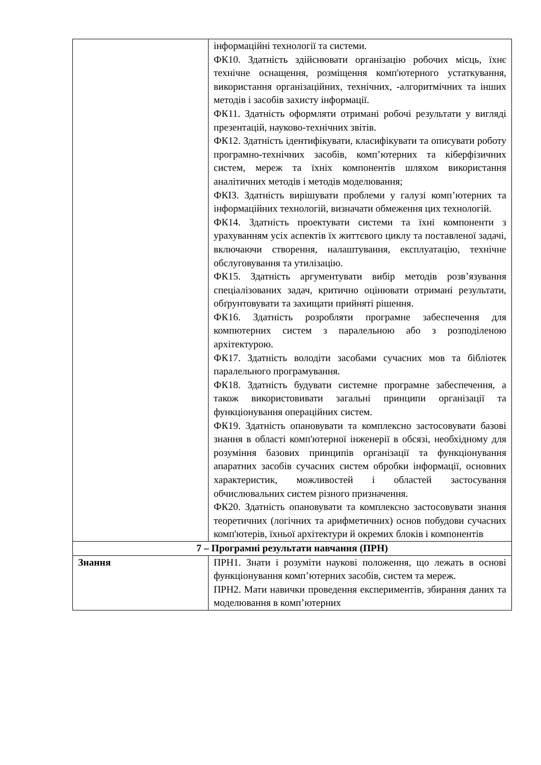| | інформаційні технології та системи. ФК10. Здатність здійснювати організацію робочих місць, їхнє технічне оснащення, розміщення комп'ютерного устаткування, використання організаційних, технічних, -алгоритмічних та інших методів і засобів захисту інформації. ФК11. Здатність оформляти отримані робочі результати у вигляді презентацій, науково-технічних звітів. ФК12. Здатність ідентифікувати, класифікувати та описувати роботу програмно-технічних засобів, комп’ютерних та кіберфізичних систем, мереж та їхніх компонентів шляхом використання аналітичних методів і методів моделювання; ФКІЗ. Здатність вирішувати проблеми у галузі комп’ютерних та інформаційних технологій, визначати обмеження цих технологій. ФК14. Здатність проектувати системи та їхні компоненти з урахуванням усіх аспектів їх життєвого циклу та поставленої задачі, включаючи створення, налаштування, експлуатацію, технічне обслуговування та утилізацію. ФК15. Здатність аргументувати вибір методів розв’язування спеціалізованих задач, критично оцінювати отримані результати, обґрунтовувати та захищати прийняті рішення. ФК16. Здатність розробляти програмне забеспечення для компютерних систем з паралельною або з розподіленою архітектурою. ФК17. Здатність володіти засобами сучасних мов та бібліотек паралельного програмування. ФК18. Здатність будувати системне програмне забеспечення, а також використовивати загальні принципи організації та функціонування операційних систем. ФК19. Здатність опановувати та комплексно застосовувати базові знання в області комп'ютерної інженерії в обсязі, необхідному для розуміння базових принципів організації та функціонування апаратних засобів сучасних систем обробки інформації, основних характеристик, можливостей і областей застосування обчислювальних систем різного призначення. ФК20. Здатність опановувати та комплексно застосовувати знання теоретичних (логічних та арифметичних) основ побудови сучасних комп'ютерів, їхньої архітектури й окремих блоків і компонентів |
| 7 – Програмні результати навчання (ПРН) | |
| Знання | ПРН1. Знати і розуміти наукові положення, що лежать в основі функціонування комп’ютерних засобів, систем та мереж. ПРН2. Мати навички проведення експериментів, збирання даних та моделювання в комп’ютерних |